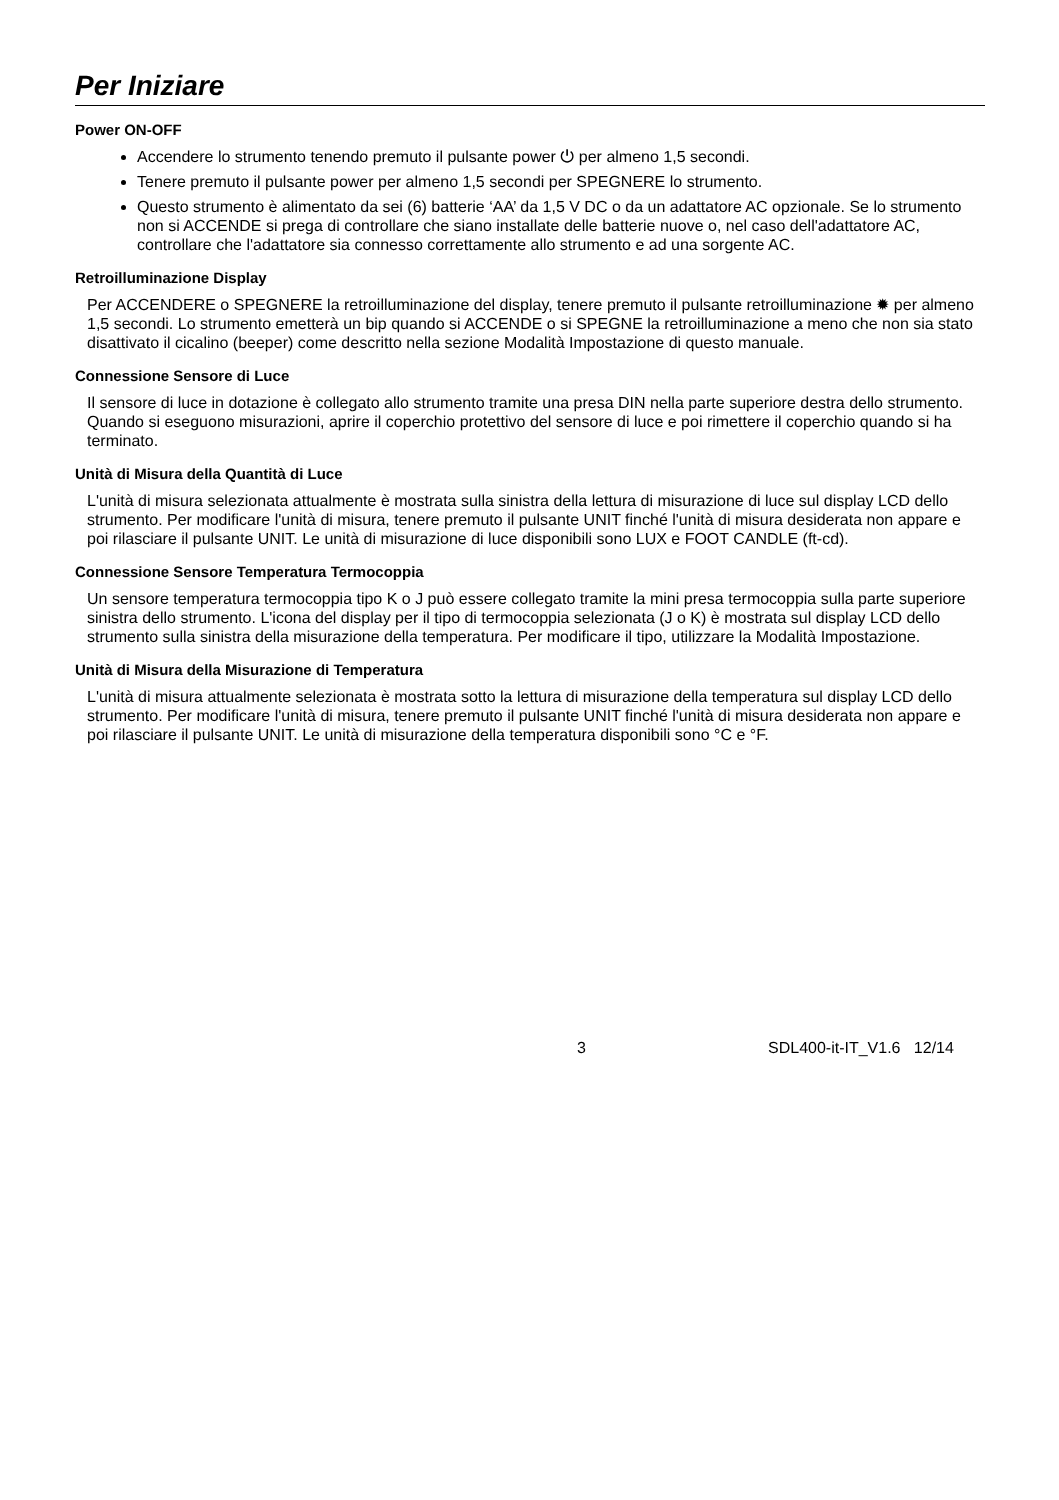Per Iniziare
Power ON-OFF
Accendere lo strumento tenendo premuto il pulsante power ⏻ per almeno 1,5 secondi.
Tenere premuto il pulsante power per almeno 1,5 secondi per SPEGNERE lo strumento.
Questo strumento è alimentato da sei (6) batterie ‘AA’ da 1,5 V DC o da un adattatore AC opzionale. Se lo strumento non si ACCENDE si prega di controllare che siano installate delle batterie nuove o, nel caso dell'adattatore AC, controllare che l'adattatore sia connesso correttamente allo strumento e ad una sorgente AC.
Retroilluminazione Display
Per ACCENDERE o SPEGNERE la retroilluminazione del display, tenere premuto il pulsante retroilluminazione ✹ per almeno 1,5 secondi. Lo strumento emetterà un bip quando si ACCENDE o si SPEGNE la retroilluminazione a meno che non sia stato disattivato il cicalino (beeper) come descritto nella sezione Modalità Impostazione di questo manuale.
Connessione Sensore di Luce
Il sensore di luce in dotazione è collegato allo strumento tramite una presa DIN nella parte superiore destra dello strumento. Quando si eseguono misurazioni, aprire il coperchio protettivo del sensore di luce e poi rimettere il coperchio quando si ha terminato.
Unità di Misura della Quantità di Luce
L'unità di misura selezionata attualmente è mostrata sulla sinistra della lettura di misurazione di luce sul display LCD dello strumento. Per modificare l'unità di misura, tenere premuto il pulsante UNIT finché l'unità di misura desiderata non appare e poi rilasciare il pulsante UNIT. Le unità di misurazione di luce disponibili sono LUX e FOOT CANDLE (ft-cd).
Connessione Sensore Temperatura Termocoppia
Un sensore temperatura termocoppia tipo K o J può essere collegato tramite la mini presa termocoppia sulla parte superiore sinistra dello strumento. L'icona del display per il tipo di termocoppia selezionata (J o K) è mostrata sul display LCD dello strumento sulla sinistra della misurazione della temperatura. Per modificare il tipo, utilizzare la Modalità Impostazione.
Unità di Misura della Misurazione di Temperatura
L'unità di misura attualmente selezionata è mostrata sotto la lettura di misurazione della temperatura sul display LCD dello strumento. Per modificare l'unità di misura, tenere premuto il pulsante UNIT finché l'unità di misura desiderata non appare e poi rilasciare il pulsante UNIT. Le unità di misurazione della temperatura disponibili sono °C e °F.
3 SDL400-it-IT_V1.6 12/14